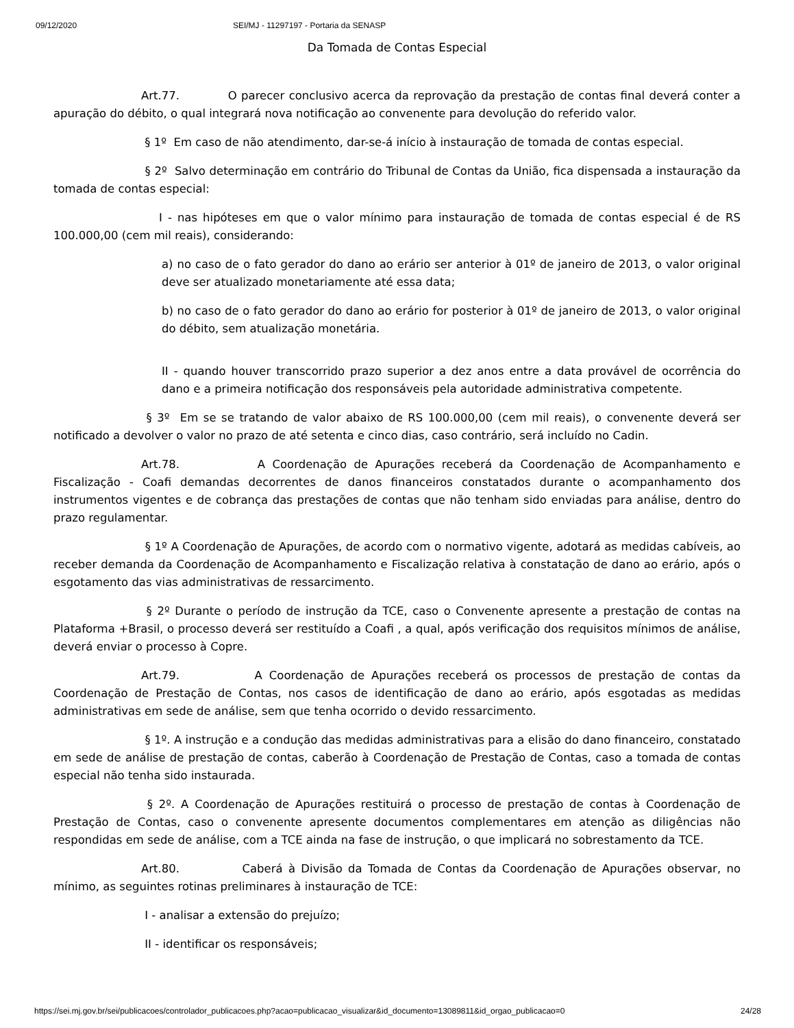09/12/2020 SEI/MJ - 11297197 - Portaria da SENASP
Da Tomada de Contas Especial
Art.77. O parecer conclusivo acerca da reprovação da prestação de contas final deverá conter a apuração do débito, o qual integrará nova notificação ao convenente para devolução do referido valor.
§ 1º Em caso de não atendimento, dar-se-á início à instauração de tomada de contas especial.
§ 2º Salvo determinação em contrário do Tribunal de Contas da União, fica dispensada a instauração da tomada de contas especial:
I - nas hipóteses em que o valor mínimo para instauração de tomada de contas especial é de RS 100.000,00 (cem mil reais), considerando:
a) no caso de o fato gerador do dano ao erário ser anterior à 01º de janeiro de 2013, o valor original deve ser atualizado monetariamente até essa data;
b) no caso de o fato gerador do dano ao erário for posterior à 01º de janeiro de 2013, o valor original do débito, sem atualização monetária.
II - quando houver transcorrido prazo superior a dez anos entre a data provável de ocorrência do dano e a primeira notificação dos responsáveis pela autoridade administrativa competente.
§ 3º Em se se tratando de valor abaixo de RS 100.000,00 (cem mil reais), o convenente deverá ser notificado a devolver o valor no prazo de até setenta e cinco dias, caso contrário, será incluído no Cadin.
Art.78. A Coordenação de Apurações receberá da Coordenação de Acompanhamento e Fiscalização - Coafi demandas decorrentes de danos financeiros constatados durante o acompanhamento dos instrumentos vigentes e de cobrança das prestações de contas que não tenham sido enviadas para análise, dentro do prazo regulamentar.
§ 1º A Coordenação de Apurações, de acordo com o normativo vigente, adotará as medidas cabíveis, ao receber demanda da Coordenação de Acompanhamento e Fiscalização relativa à constatação de dano ao erário, após o esgotamento das vias administrativas de ressarcimento.
§ 2º Durante o período de instrução da TCE, caso o Convenente apresente a prestação de contas na Plataforma +Brasil, o processo deverá ser restituído a Coafi , a qual, após verificação dos requisitos mínimos de análise, deverá enviar o processo à Copre.
Art.79. A Coordenação de Apurações receberá os processos de prestação de contas da Coordenação de Prestação de Contas, nos casos de identificação de dano ao erário, após esgotadas as medidas administrativas em sede de análise, sem que tenha ocorrido o devido ressarcimento.
§ 1º. A instrução e a condução das medidas administrativas para a elisão do dano financeiro, constatado em sede de análise de prestação de contas, caberão à Coordenação de Prestação de Contas, caso a tomada de contas especial não tenha sido instaurada.
§ 2º. A Coordenação de Apurações restituirá o processo de prestação de contas à Coordenação de Prestação de Contas, caso o convenente apresente documentos complementares em atenção as diligências não respondidas em sede de análise, com a TCE ainda na fase de instrução, o que implicará no sobrestamento da TCE.
Art.80. Caberá à Divisão da Tomada de Contas da Coordenação de Apurações observar, no mínimo, as seguintes rotinas preliminares à instauração de TCE:
I - analisar a extensão do prejuízo;
II - identificar os responsáveis;
https://sei.mj.gov.br/sei/publicacoes/controlador_publicacoes.php?acao=publicacao_visualizar&id_documento=13089811&id_orgao_publicacao=0 24/28